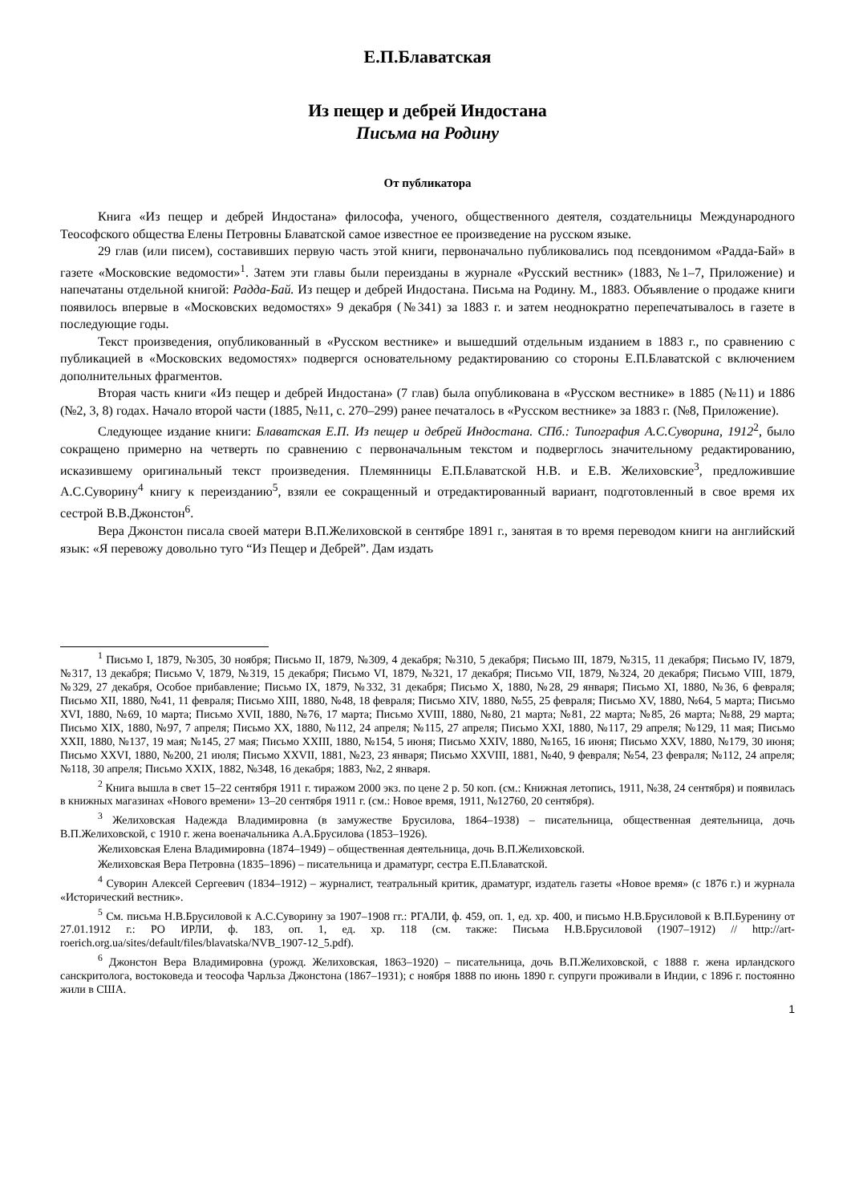Е.П.Блаватская
Из пещер и дебрей Индостана
Письма на Родину
От публикатора
Книга «Из пещер и дебрей Индостана» философа, ученого, общественного деятеля, создательницы Международного Теософского общества Елены Петровны Блаватской самое известное ее произведение на русском языке.
29 глав (или писем), составивших первую часть этой книги, первоначально публиковались под псевдонимом «Радда-Бай» в газете «Московские ведомости»<sup>1</sup>. Затем эти главы были переизданы в журнале «Русский вестник» (1883, №1–7, Приложение) и напечатаны отдельной книгой: Радда-Бай. Из пещер и дебрей Индостана. Письма на Родину. М., 1883. Объявление о продаже книги появилось впервые в «Московских ведомостях» 9 декабря (№341) за 1883 г. и затем неоднократно перепечатывалось в газете в последующие годы.
Текст произведения, опубликованный в «Русском вестнике» и вышедший отдельным изданием в 1883 г., по сравнению с публикацией в «Московских ведомостях» подвергся основательному редактированию со стороны Е.П.Блаватской с включением дополнительных фрагментов.
Вторая часть книги «Из пещер и дебрей Индостана» (7 глав) была опубликована в «Русском вестнике» в 1885 (№11) и 1886 (№2, 3, 8) годах. Начало второй части (1885, №11, с. 270–299) ранее печаталось в «Русском вестнике» за 1883 г. (№8, Приложение).
Следующее издание книги: Блаватская Е.П. Из пещер и дебрей Индостана. СПб.: Типография А.С.Суворина, 1912<sup>2</sup>, было сокращено примерно на четверть по сравнению с первоначальным текстом и подверглось значительному редактированию, исказившему оригинальный текст произведения. Племянницы Е.П.Блаватской Н.В. и Е.В. Желиховские<sup>3</sup>, предложившие А.С.Суворину<sup>4</sup> книгу к переизданию<sup>5</sup>, взяли ее сокращенный и отредактированный вариант, подготовленный в свое время их сестрой В.В.Джонстон<sup>6</sup>.
Вера Джонстон писала своей матери В.П.Желиховской в сентябре 1891 г., занятая в то время переводом книги на английский язык: «Я перевожу довольно туго “Из Пещер и Дебрей”. Дам издать
<sup>1</sup> Письмо I, 1879, №305, 30 ноября; Письмо II, 1879, №309, 4 декабря; №310, 5 декабря; Письмо III, 1879, №315, 11 декабря; Письмо IV, 1879, №317, 13 декабря; Письмо V, 1879, №319, 15 декабря; Письмо VI, 1879, №321, 17 декабря; Письмо VII, 1879, №324, 20 декабря; Письмо VIII, 1879, №329, 27 декабря, Особое прибавление; Письмо IX, 1879, №332, 31 декабря; Письмо X, 1880, №28, 29 января; Письмо XI, 1880, №36, 6 февраля; Письмо XII, 1880, №41, 11 февраля; Письмо XIII, 1880, №48, 18 февраля; Письмо XIV, 1880, №55, 25 февраля; Письмо XV, 1880, №64, 5 марта; Письмо XVI, 1880, №69, 10 марта; Письмо XVII, 1880, №76, 17 марта; Письмо XVIII, 1880, №80, 21 марта; №81, 22 марта; №85, 26 марта; №88, 29 марта; Письмо XIX, 1880, №97, 7 апреля; Письмо XX, 1880, №112, 24 апреля; №115, 27 апреля; Письмо XXI, 1880, №117, 29 апреля; №129, 11 мая; Письмо XXII, 1880, №137, 19 мая; №145, 27 мая; Письмо XXIII, 1880, №154, 5 июня; Письмо XXIV, 1880, №165, 16 июня; Письмо XXV, 1880, №179, 30 июня; Письмо XXVI, 1880, №200, 21 июля; Письмо XXVII, 1881, №23, 23 января; Письмо XXVIII, 1881, №40, 9 февраля; №54, 23 февраля; №112, 24 апреля; №118, 30 апреля; Письмо XXIX, 1882, №348, 16 декабря; 1883, №2, 2 января.
<sup>2</sup> Книга вышла в свет 15–22 сентября 1911 г. тиражом 2000 экз. по цене 2 р. 50 коп. (см.: Книжная летопись, 1911, №38, 24 сентября) и появилась в книжных магазинах «Нового времени» 13–20 сентября 1911 г. (см.: Новое время, 1911, №12760, 20 сентября).
<sup>3</sup> Желиховская Надежда Владимировна (в замужестве Брусилова, 1864–1938) – писательница, общественная деятельница, дочь В.П.Желиховской, с 1910 г. жена военачальника А.А.Брусилова (1853–1926).
Желиховская Елена Владимировна (1874–1949) – общественная деятельница, дочь В.П.Желиховской.
Желиховская Вера Петровна (1835–1896) – писательница и драматург, сестра Е.П.Блаватской.
<sup>4</sup> Суворин Алексей Сергеевич (1834–1912) – журналист, театральный критик, драматург, издатель газеты «Новое время» (с 1876 г.) и журнала «Исторический вестник».
<sup>5</sup> См. письма Н.В.Брусиловой к А.С.Суворину за 1907–1908 гг.: РГАЛИ, ф. 459, оп. 1, ед. хр. 400, и письмо Н.В.Брусиловой к В.П.Буренину от 27.01.1912 г.: РО ИРЛИ, ф. 183, оп. 1, ед. хр. 118 (см. также: Письма Н.В.Брусиловой (1907–1912) // http://art-roerich.org.ua/sites/default/files/blavatska/NVB_1907-12_5.pdf).
<sup>6</sup> Джонстон Вера Владимировна (урожд. Желиховская, 1863–1920) – писательница, дочь В.П.Желиховской, с 1888 г. жена ирландского санскритолога, востоковеда и теософа Чарльза Джонстона (1867–1931); с ноября 1888 по июнь 1890 г. супруги проживали в Индии, с 1896 г. постоянно жили в США.
1